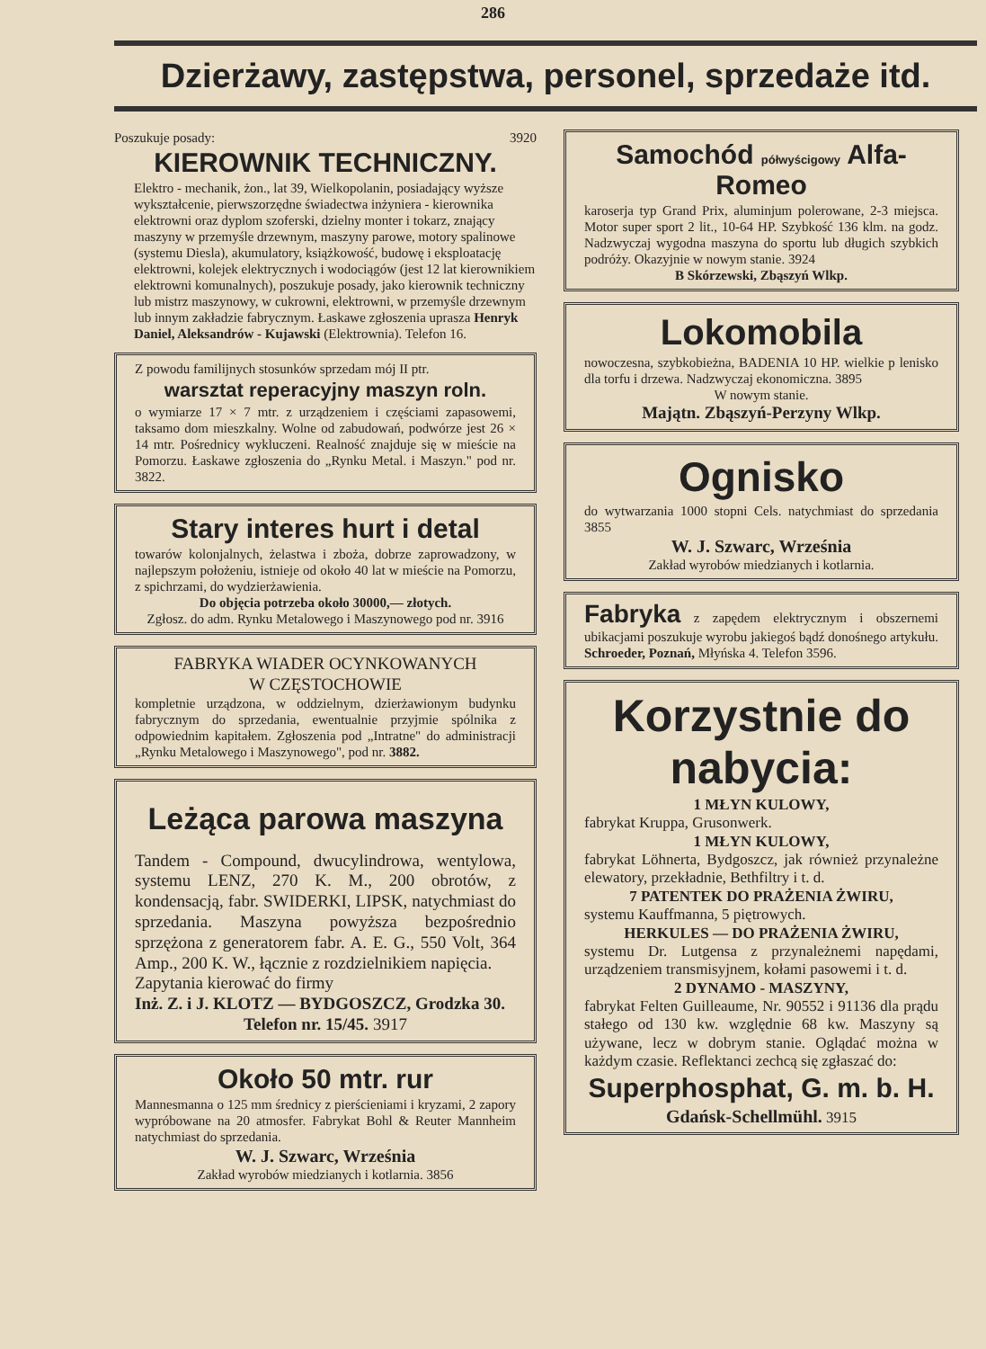286
Dzierżawy, zastępstwa, personel, sprzedaże itd.
Poszukuje posady: 3920
KIEROWNIK TECHNICZNY.
Elektro - mechanik, żon., lat 39, Wielkopolanin, posiadający wyższe wykształcenie, pierwszorzędne świadectwa inżyniera - kierownika elektrowni oraz dyplom szoferski, dzielny monter i tokarz, znający maszyny w przemyśle drzewnym, maszyny parowe, motory spalinowe (systemu Diesla), akumulatory, książkowość, budowę i eksploatację elektrowni, kolejek elektrycznych i wodociągów (jest 12 lat kierownikiem elektrowni komunalnych), poszukuje posady, jako kierownik techniczny lub mistrz maszynowy, w cukrowni, elektrowni, w przemyśle drzewnym lub innym zakładzie fabrycznym. Łaskawe zgłoszenia uprasza Henryk Daniel, Aleksandrów - Kujawski (Elektrownia). Telefon 16.
Z powodu familijnych stosunków sprzedam mój II ptr.
warsztat reperacyjny maszyn roln.
o wymiarze 17 × 7 mtr. z urządzeniem i częściami zapasowemi, taksamo dom mieszkalny. Wolne od zabudowań, podwórze jest 26 × 14 mtr. Pośrednicy wykluczeni. Realność znajduje się w mieście na Pomorzu. Łaskawe zgłoszenia do „Rynku Metal. i Maszyn." pod nr. 3822.
Stary interes hurt i detal
towarów kolonjalnych, żelastwa i zboża, dobrze zaprowadzony, w najlepszym położeniu, istnieje od około 40 lat w mieście na Pomorzu, z spichrzami, do wydzierżawienia.
Do objęcia potrzeba około 30000,— złotych.
Zgłosz. do adm. Rynku Metalowego i Maszynowego pod nr. 3916
FABRYKA WIADER OCYNKOWANYCH
W CZĘSTOCHOWIE
kompletnie urządzona, w oddzielnym, dzierżawionym budynku fabrycznym do sprzedania, ewentualnie przyjmie spólnika z odpowiednim kapitałem. Zgłoszenia pod „Intratne" do administracji „Rynku Metalowego i Maszynowego", pod nr. 3882.
Leżąca parowa maszyna
Tandem - Compound, dwucylindrowa, wentylowa, systemu LENZ, 270 K. M., 200 obrotów, z kondensacją, fabr. SWIDERKI, LIPSK, natychmiast do sprzedania. Maszyna powyższa bezpośrednio sprzężona z generatorem fabr. A. E. G., 550 Volt, 364 Amp., 200 K. W., łącznie z rozdzielnikiem napięcia.
Zapytania kierować do firmy
Inż. Z. i J. KLOTZ — BYDGOSZCZ, Grodzka 30.
Telefon nr. 15/45. 3917
Około 50 mtr. rur
Mannesmanna o 125 mm średnicy z pierścieniami i kryzami, 2 zapory wypróbowane na 20 atmosfer. Fabrykat Bohl & Reuter Mannheim natychmiast do sprzedania.
W. J. Szwarc, Września
Zakład wyrobów miedzianych i kotlarnia. 3856
Samochód półwyścigowy Alfa-Romeo
karoserja typ Grand Prix, aluminjum polerowane, 2-3 miejsca. Motor super sport 2 lit., 10-64 HP. Szybkość 136 klm. na godz. Nadzwyczaj wygodna maszyna do sportu lub długich szybkich podróży. Okazyjnie w nowym stanie. 3924
B Skórzewski, Zbąszyń Wlkp.
Lokomobila
nowoczesna, szybkobieżna, BADENIA 10 HP. wielkie p lenisko dla torfu i drzewa. Nadzwyczaj ekonomiczna. 3895
W nowym stanie.
Majątn. Zbąszyń-Perzyny Wlkp.
Ognisko
do wytwarzania 1000 stopni Cels. natychmiast do sprzedania 3855
W. J. Szwarc, Września
Zakład wyrobów miedzianych i kotlarnia.
Fabryka z zapędem elektrycznym i obszernemi ubikacjami poszukuje wyrobu jakiegoś bądź donośnego artykułu. Schroeder, Poznań, Młyńska 4. Telefon 3596.
Korzystnie do nabycia:
1 MŁYN KULOWY,
fabrykat Kruppa, Grusonwerk.
1 MŁYN KULOWY,
fabrykat Löhnerta, Bydgoszcz, jak również przynależne elewatory, przekładnie, Bethfiltry i t. d.
7 PATENTEK DO PRAŻENIA ŻWIRU,
systemu Kauffmanna, 5 piętrowych.
HERKULES — DO PRAŻENIA ŻWIRU,
systemu Dr. Lutgensa z przynależnemi napędami, urządzeniem transmisyjnem, kołami pasowemi i t. d.
2 DYNAMO - MASZYNY,
fabrykat Felten Guilleaume, Nr. 90552 i 91136 dla prądu stałego od 130 kw. względnie 68 kw. Maszyny są używane, lecz w dobrym stanie. Oglądać można w każdym czasie. Reflektanci zechcą się zgłaszać do:
Superphosphat, G. m. b. H.
Gdańsk-Schellmühl. 3915